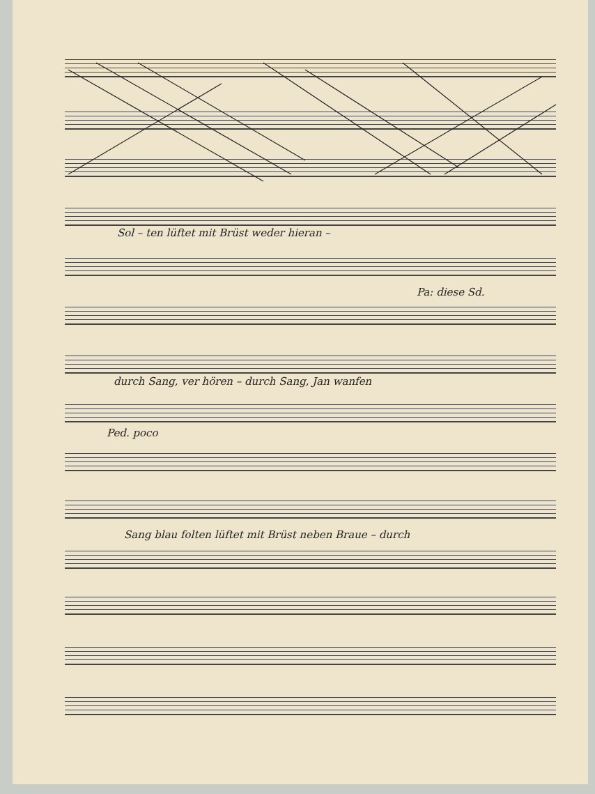Sol – ten lüftet mit Brüst weder hieran –
Pa: diese Sd.
durch Sang, ver hören – durch Sang, Jan wanfen
Ped. poco
Sang blau folten lüftet mit Brüst neben Braue – durch